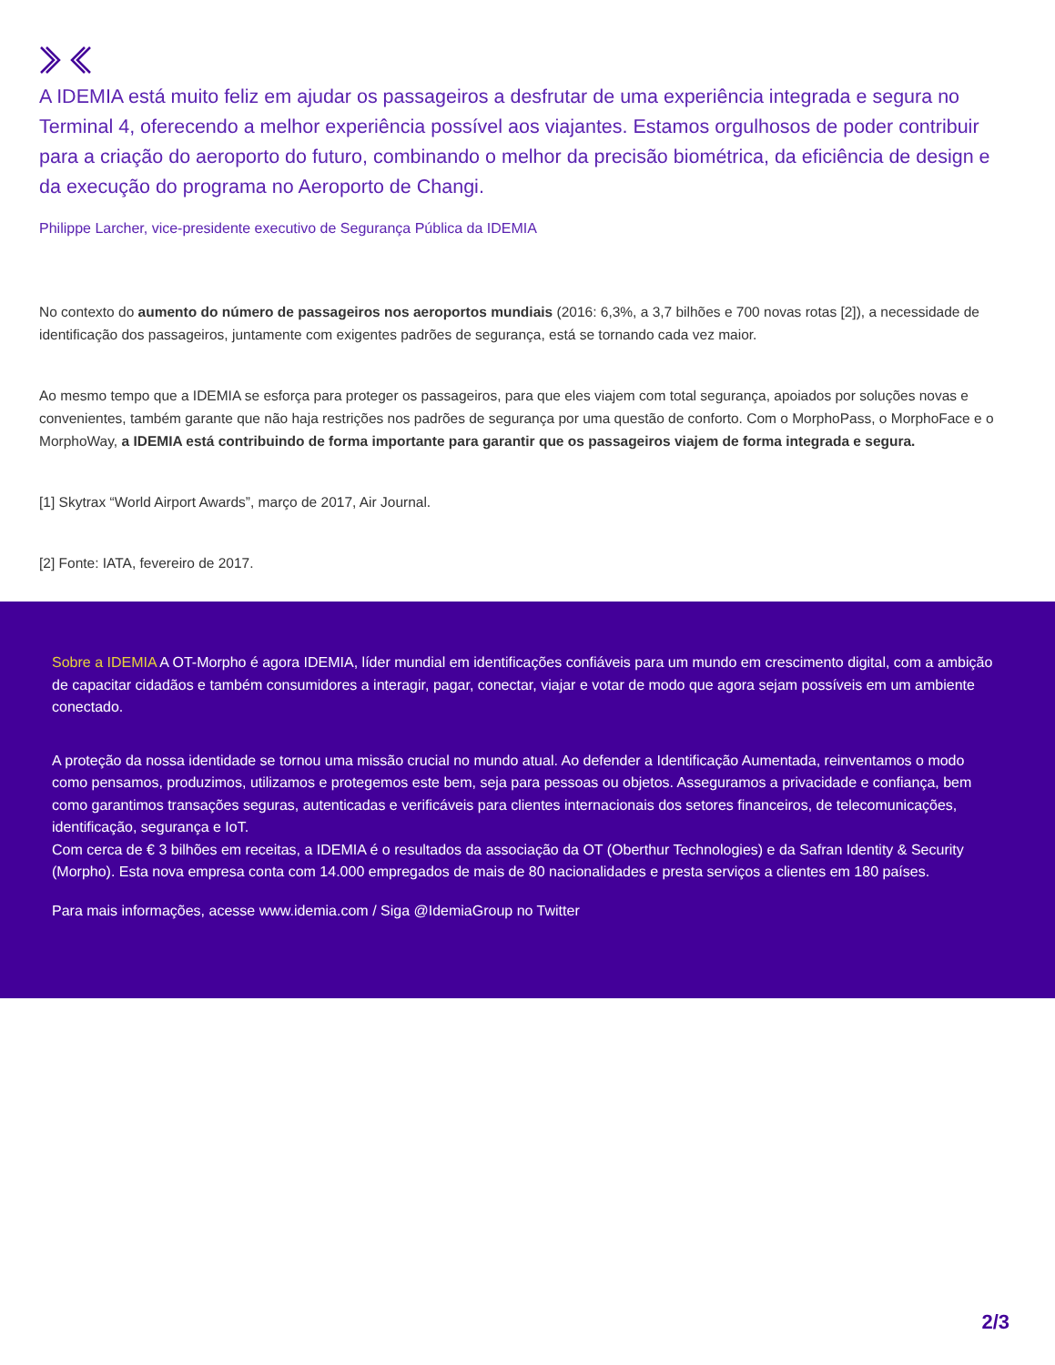A IDEMIA está muito feliz em ajudar os passageiros a desfrutar de uma experiência integrada e segura no Terminal 4, oferecendo a melhor experiência possível aos viajantes. Estamos orgulhosos de poder contribuir para a criação do aeroporto do futuro, combinando o melhor da precisão biométrica, da eficiência de design e da execução do programa no Aeroporto de Changi.
Philippe Larcher, vice-presidente executivo de Segurança Pública da IDEMIA
No contexto do aumento do número de passageiros nos aeroportos mundiais (2016: 6,3%, a 3,7 bilhões e 700 novas rotas [2]), a necessidade de identificação dos passageiros, juntamente com exigentes padrões de segurança, está se tornando cada vez maior.
Ao mesmo tempo que a IDEMIA se esforça para proteger os passageiros, para que eles viajem com total segurança, apoiados por soluções novas e convenientes, também garante que não haja restrições nos padrões de segurança por uma questão de conforto. Com o MorphoPass, o MorphoFace e o MorphoWay, a IDEMIA está contribuindo de forma importante para garantir que os passageiros viajem de forma integrada e segura.
[1] Skytrax “World Airport Awards”, março de 2017, Air Journal.
[2] Fonte: IATA, fevereiro de 2017.
Sobre a IDEMIA A OT-Morpho é agora IDEMIA, líder mundial em identificações confiáveis para um mundo em crescimento digital, com a ambição de capacitar cidadãos e também consumidores a interagir, pagar, conectar, viajar e votar de modo que agora sejam possíveis em um ambiente conectado.
A proteção da nossa identidade se tornou uma missão crucial no mundo atual. Ao defender a Identificação Aumentada, reinventamos o modo como pensamos, produzimos, utilizamos e protegemos este bem, seja para pessoas ou objetos. Asseguramos a privacidade e confiança, bem como garantimos transações seguras, autenticadas e verificáveis para clientes internacionais dos setores financeiros, de telecomunicações, identificação, segurança e IoT.
Com cerca de € 3 bilhões em receitas, a IDEMIA é o resultados da associação da OT (Oberthur Technologies) e da Safran Identity & Security (Morpho). Esta nova empresa conta com 14.000 empregados de mais de 80 nacionalidades e presta serviços a clientes em 180 países.
Para mais informações, acesse www.idemia.com / Siga @IdemiaGroup no Twitter
2/3